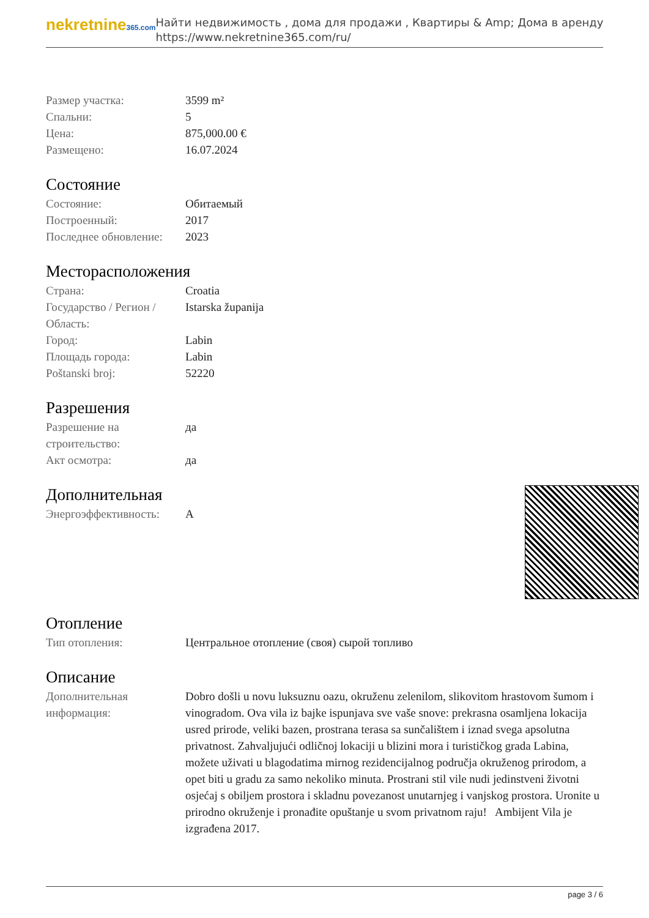nekretnine365.com
Найти недвижимость , дома для продажи , Квартиры & Amp; Дома в аренду
https://www.nekretnine365.com/ru/
| Размер участка: | 3599 m² |
| Спальни: | 5 |
| Цена: | 875,000.00 € |
| Размещено: | 16.07.2024 |
Состояние
| Состояние: | Обитаемый |
| Построенный: | 2017 |
| Последнее обновление: | 2023 |
Месторасположения
| Страна: | Croatia |
| Государство / Регион / Область: | Istarska županija |
| Город: | Labin |
| Площадь города: | Labin |
| Poštanski broj: | 52220 |
Разрешения
| Разрешение на строительство: | да |
| Акт осмотра: | да |
Дополнительная
| Энергоэффективность: | A |
Отопление
| Тип отопления: | Центральное отопление (своя) сырой топливо |
Описание
| Дополнительная информация: | Dobro došli u novu luksuznu oazu, okruženu zelenilom, slikovitom hrastovom šumom i vinogradom. Ova vila iz bajke ispunjava sve vaše snove: prekrasna osamljena lokacija usred prirode, veliki bazen, prostrana terasa sa sunčalištem i iznad svega apsolutna privatnost. Zahvaljujući odličnoj lokaciji u blizini mora i turističkog grada Labina, možete uživati u blagodatima mirnog rezidencijalnog područja okruženog prirodom, a opet biti u gradu za samo nekoliko minuta. Prostrani stil vile nudi jedinstveni životni osjećaj s obiljem prostora i skladnu povezanost unutarnjeg i vanjskog prostora. Uronite u prirodno okruženje i pronađite opuštanje u svom privatnom raju! Ambijent Vila je izgrađena 2017. |
page 3 / 6